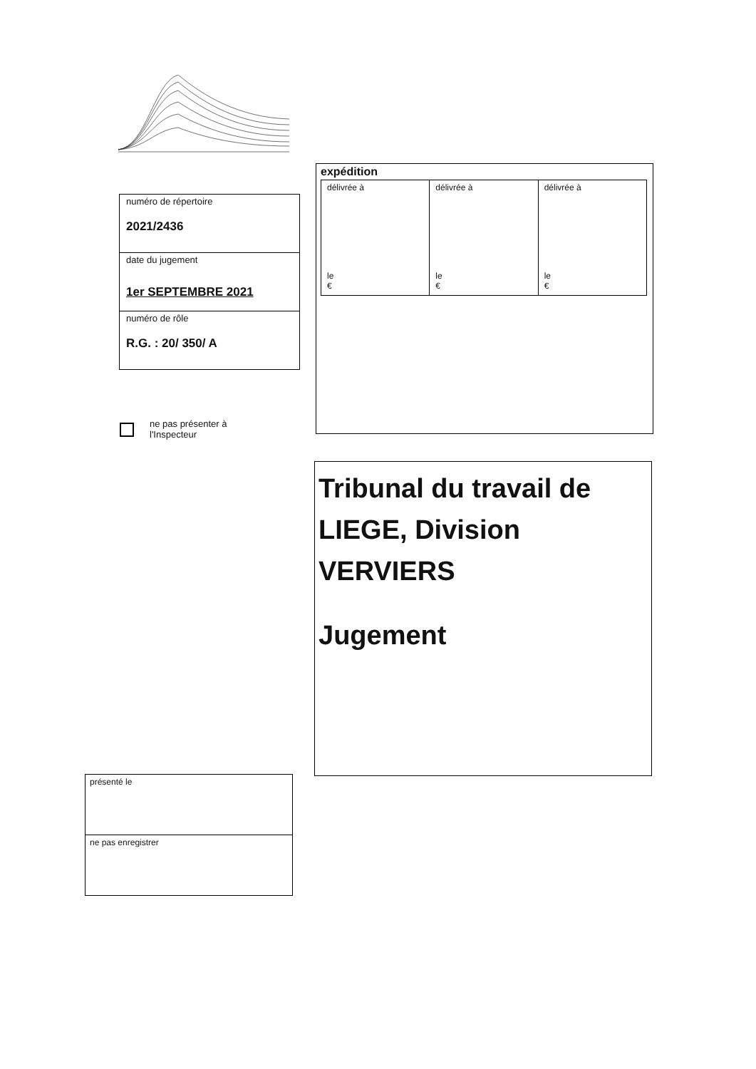numéro de répertoire
2021/2436
date du jugement
1er SEPTEMBRE 2021
numéro de rôle
R.G. : 20/ 350/ A
ne pas présenter à
l'Inspecteur
expédition
| délivrée à le € | délivrée à le € | délivrée à le € |
Tribunal du travail de LIEGE, Division VERVIERS
Jugement
présenté le
ne pas enregistrer